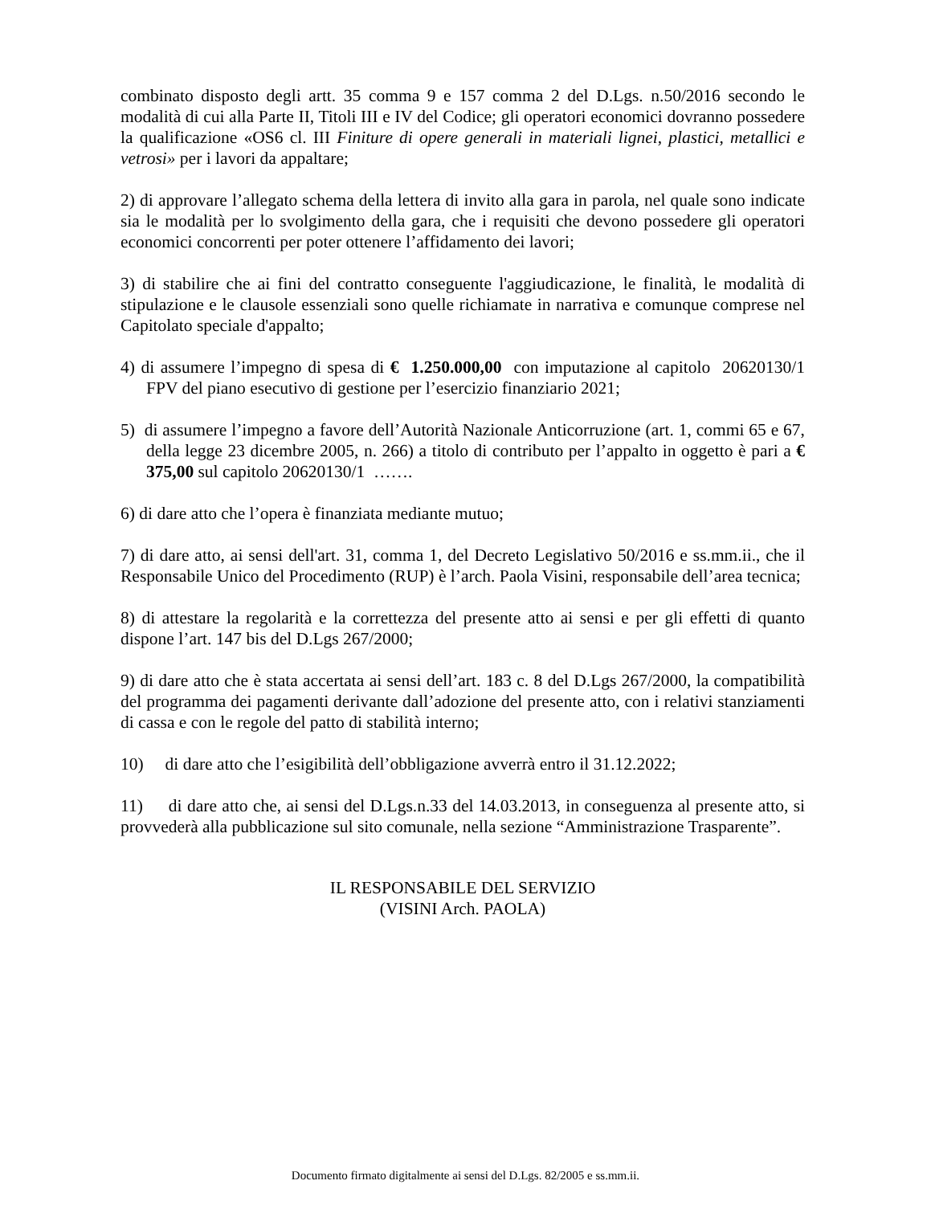combinato disposto degli artt. 35 comma 9 e 157 comma 2 del D.Lgs. n.50/2016 secondo le modalità di cui alla Parte II, Titoli III e IV del Codice; gli operatori economici dovranno possedere la qualificazione «OS6 cl. III Finiture di opere generali in materiali lignei, plastici, metallici e vetrosi» per i lavori da appaltare;
2) di approvare l’allegato schema della lettera di invito alla gara in parola, nel quale sono indicate sia le modalità per lo svolgimento della gara, che i requisiti che devono possedere gli operatori economici concorrenti per poter ottenere l’affidamento dei lavori;
3) di stabilire che ai fini del contratto conseguente l'aggiudicazione, le finalità, le modalità di stipulazione e le clausole essenziali sono quelle richiamate in narrativa e comunque comprese nel Capitolato speciale d'appalto;
4) di assumere l’impegno di spesa di € 1.250.000,00 con imputazione al capitolo 20620130/1 FPV del piano esecutivo di gestione per l’esercizio finanziario 2021;
5) di assumere l’impegno a favore dell’Autorità Nazionale Anticorruzione (art. 1, commi 65 e 67, della legge 23 dicembre 2005, n. 266) a titolo di contributo per l’appalto in oggetto è pari a € 375,00 sul capitolo 20620130/1 …….
6) di dare atto che l’opera è finanziata mediante mutuo;
7) di dare atto, ai sensi dell'art. 31, comma 1, del Decreto Legislativo 50/2016 e ss.mm.ii., che il Responsabile Unico del Procedimento (RUP) è l’arch. Paola Visini, responsabile dell’area tecnica;
8) di attestare la regolarità e la correttezza del presente atto ai sensi e per gli effetti di quanto dispone l’art. 147 bis del D.Lgs 267/2000;
9) di dare atto che è stata accertata ai sensi dell’art. 183 c. 8 del D.Lgs 267/2000, la compatibilità del programma dei pagamenti derivante dall’adozione del presente atto, con i relativi stanziamenti di cassa e con le regole del patto di stabilità interno;
10) di dare atto che l’esigibilità dell’obbligazione avverrà entro il 31.12.2022;
11) di dare atto che, ai sensi del D.Lgs.n.33 del 14.03.2013, in conseguenza al presente atto, si provvederà alla pubblicazione sul sito comunale, nella sezione “Amministrazione Trasparente”.
IL RESPONSABILE DEL SERVIZIO
(VISINI Arch. PAOLA)
Documento firmato digitalmente ai sensi del D.Lgs. 82/2005 e ss.mm.ii.